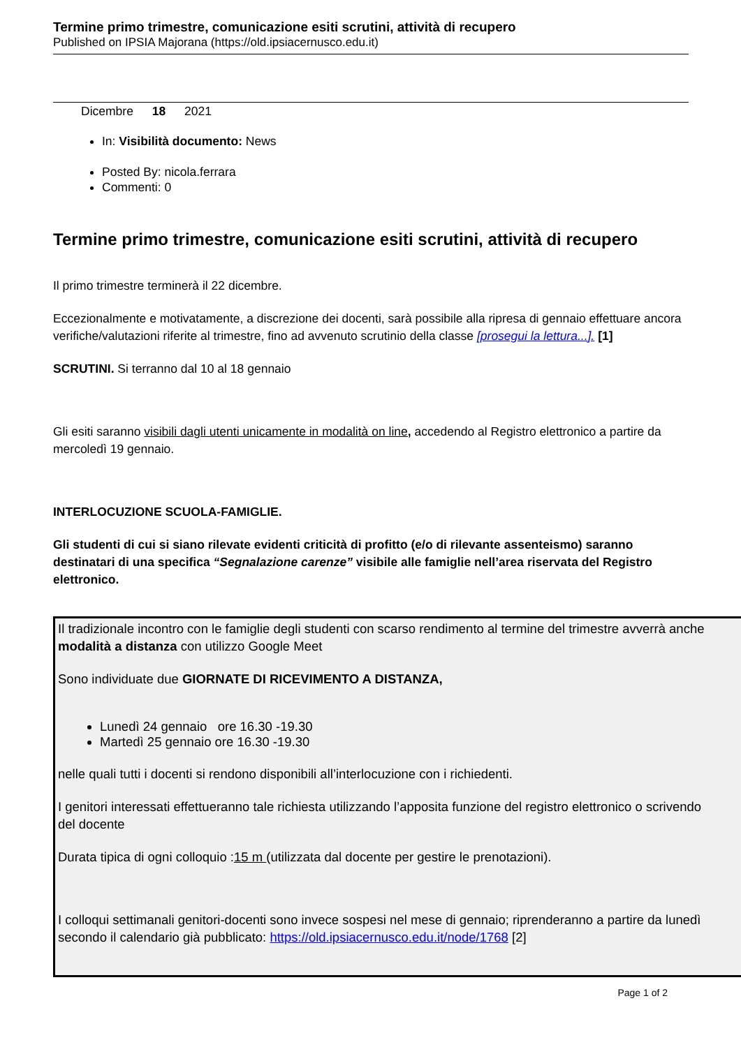Termine primo trimestre, comunicazione esiti scrutini, attività di recupero
Published on IPSIA Majorana (https://old.ipsiacernusco.edu.it)
Dicembre 18 2021
In: Visibilità documento: News
Posted By: nicola.ferrara
Commenti: 0
Termine primo trimestre, comunicazione esiti scrutini, attività di recupero
Il primo trimestre terminerà il 22 dicembre.
Eccezionalmente e motivatamente, a discrezione dei docenti, sarà possibile alla ripresa di gennaio effettuare ancora verifiche/valutazioni riferite al trimestre, fino ad avvenuto scrutinio della classe [prosegui la lettura...]. [1]
SCRUTINI. Si terranno dal 10 al 18 gennaio
Gli esiti saranno visibili dagli utenti unicamente in modalità on line, accedendo al Registro elettronico a partire da mercoledì 19 gennaio.
INTERLOCUZIONE SCUOLA-FAMIGLIE.
Gli studenti di cui si siano rilevate evidenti criticità di profitto (e/o di rilevante assenteismo) saranno destinatari di una specifica “Segnalazione carenze” visibile alle famiglie nell’area riservata del Registro elettronico.
Il tradizionale incontro con le famiglie degli studenti con scarso rendimento al termine del trimestre avverrà anche
modalità a distanza con utilizzo Google Meet
Sono individuate due GIORNATE DI RICEVIMENTO A DISTANZA,
Lunedì 24 gennaio ore 16.30 -19.30
Martedì 25 gennaio ore 16.30 -19.30
nelle quali tutti i docenti si rendono disponibili all’interlocuzione con i richiedenti.
I genitori interessati effettueranno tale richiesta utilizzando l’apposita funzione del registro elettronico o scrivendo
del docente
Durata tipica di ogni colloquio :15 m (utilizzata dal docente per gestire le prenotazioni).
I colloqui settimanali genitori-docenti sono invece sospesi nel mese di gennaio; riprenderanno a partire da lunedì
secondo il calendario già pubblicato: https://old.ipsiacernusco.edu.it/node/1768 [2]
Page 1 of 2